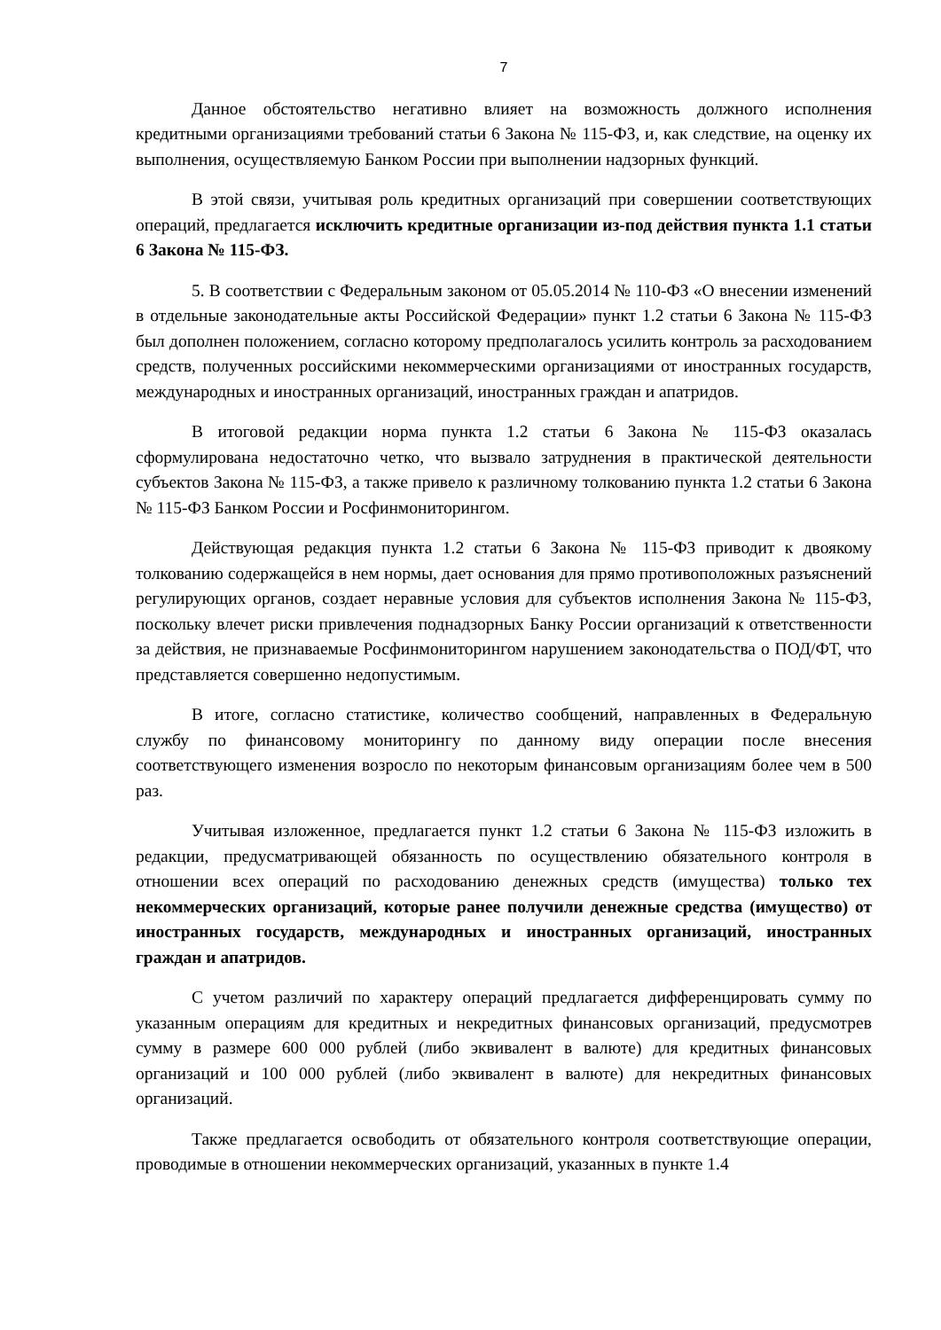7
Данное обстоятельство негативно влияет на возможность должного исполнения кредитными организациями требований статьи 6 Закона № 115-ФЗ, и, как следствие, на оценку их выполнения, осуществляемую Банком России при выполнении надзорных функций.
В этой связи, учитывая роль кредитных организаций при совершении соответствующих операций, предлагается исключить кредитные организации из-под действия пункта 1.1 статьи 6 Закона № 115-ФЗ.
5. В соответствии с Федеральным законом от 05.05.2014 № 110-ФЗ «О внесении изменений в отдельные законодательные акты Российской Федерации» пункт 1.2 статьи 6 Закона № 115-ФЗ был дополнен положением, согласно которому предполагалось усилить контроль за расходованием средств, полученных российскими некоммерческими организациями от иностранных государств, международных и иностранных организаций, иностранных граждан и апатридов.
В итоговой редакции норма пункта 1.2 статьи 6 Закона № 115-ФЗ оказалась сформулирована недостаточно четко, что вызвало затруднения в практической деятельности субъектов Закона № 115-ФЗ, а также привело к различному толкованию пункта 1.2 статьи 6 Закона № 115-ФЗ Банком России и Росфинмониторингом.
Действующая редакция пункта 1.2 статьи 6 Закона № 115-ФЗ приводит к двоякому толкованию содержащейся в нем нормы, дает основания для прямо противоположных разъяснений регулирующих органов, создает неравные условия для субъектов исполнения Закона № 115-ФЗ, поскольку влечет риски привлечения поднадзорных Банку России организаций к ответственности за действия, не признаваемые Росфинмониторингом нарушением законодательства о ПОД/ФТ, что представляется совершенно недопустимым.
В итоге, согласно статистике, количество сообщений, направленных в Федеральную службу по финансовому мониторингу по данному виду операции после внесения соответствующего изменения возросло по некоторым финансовым организациям более чем в 500 раз.
Учитывая изложенное, предлагается пункт 1.2 статьи 6 Закона № 115-ФЗ изложить в редакции, предусматривающей обязанность по осуществлению обязательного контроля в отношении всех операций по расходованию денежных средств (имущества) только тех некоммерческих организаций, которые ранее получили денежные средства (имущество) от иностранных государств, международных и иностранных организаций, иностранных граждан и апатридов.
С учетом различий по характеру операций предлагается дифференцировать сумму по указанным операциям для кредитных и некредитных финансовых организаций, предусмотрев сумму в размере 600 000 рублей (либо эквивалент в валюте) для кредитных финансовых организаций и 100 000 рублей (либо эквивалент в валюте) для некредитных финансовых организаций.
Также предлагается освободить от обязательного контроля соответствующие операции, проводимые в отношении некоммерческих организаций, указанных в пункте 1.4